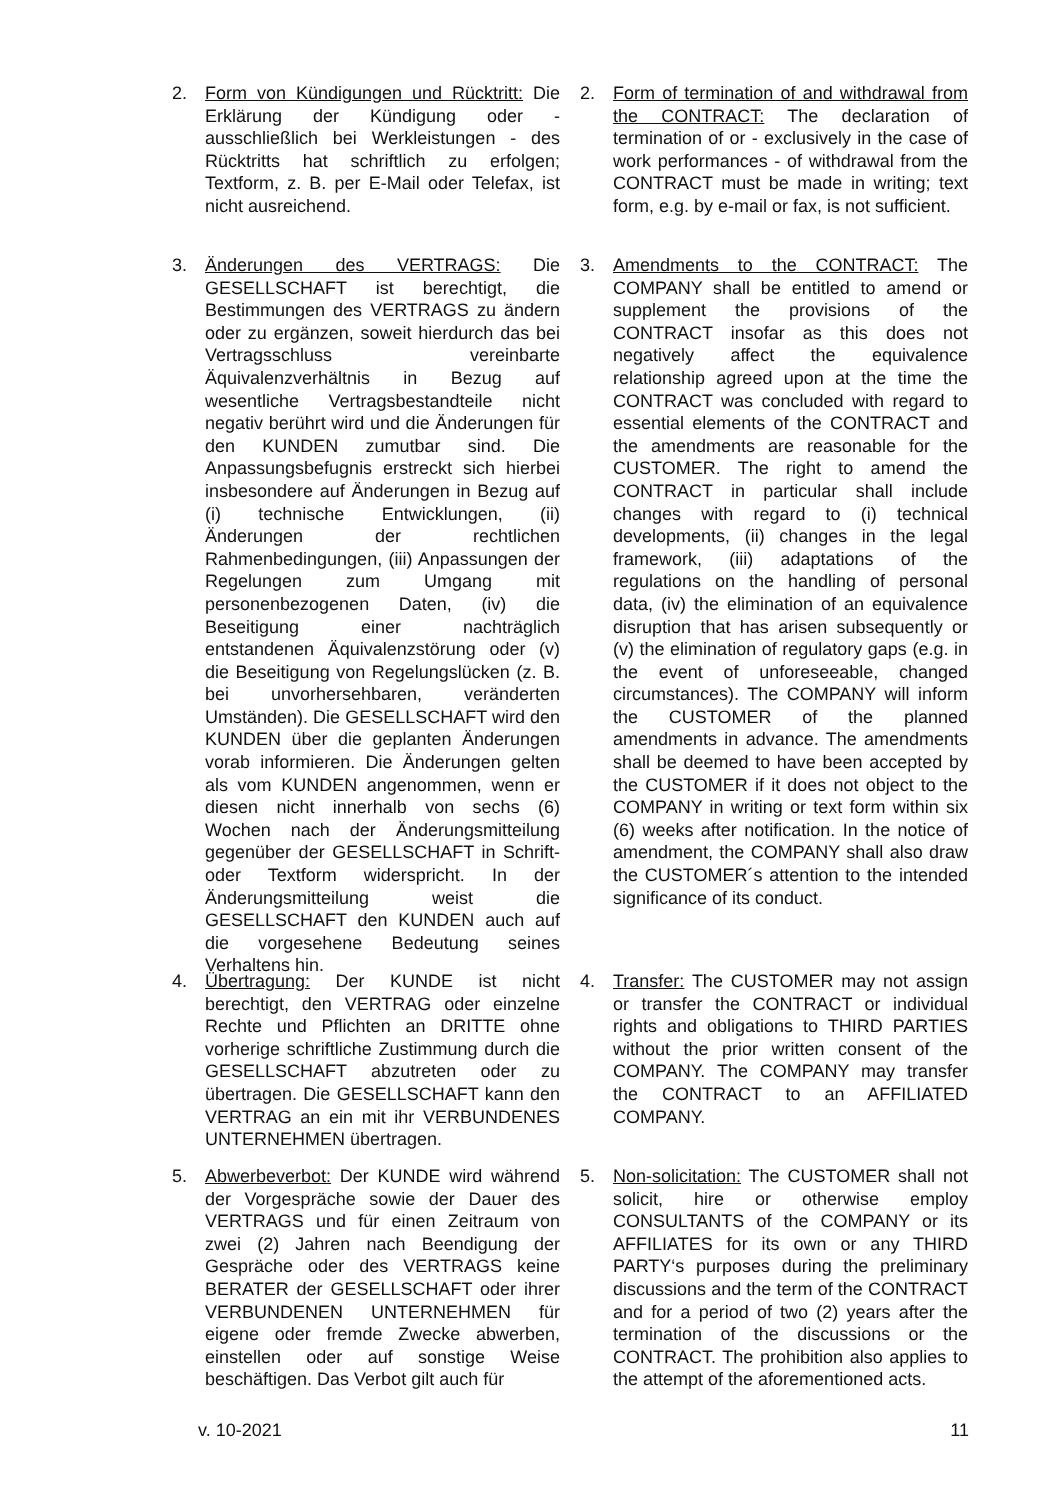2. Form von Kündigungen und Rücktritt: Die Erklärung der Kündigung oder - ausschließlich bei Werkleistungen - des Rücktritts hat schriftlich zu erfolgen; Textform, z. B. per E-Mail oder Telefax, ist nicht ausreichend.
2. Form of termination of and withdrawal from the CONTRACT: The declaration of termination of or - exclusively in the case of work performances - of withdrawal from the CONTRACT must be made in writing; text form, e.g. by e-mail or fax, is not sufficient.
3. Änderungen des VERTRAGS: Die GESELLSCHAFT ist berechtigt, die Bestimmungen des VERTRAGS zu ändern oder zu ergänzen, soweit hierdurch das bei Vertragsschluss vereinbarte Äquivalenzverhältnis in Bezug auf wesentliche Vertragsbestandteile nicht negativ berührt wird und die Änderungen für den KUNDEN zumutbar sind. Die Anpassungsbefugnis erstreckt sich hierbei insbesondere auf Änderungen in Bezug auf (i) technische Entwicklungen, (ii) Änderungen der rechtlichen Rahmenbedingungen, (iii) Anpassungen der Regelungen zum Umgang mit personenbezogenen Daten, (iv) die Beseitigung einer nachträglich entstandenen Äquivalenzstörung oder (v) die Beseitigung von Regelungslücken (z. B. bei unvorhersehbaren, veränderten Umständen). Die GESELLSCHAFT wird den KUNDEN über die geplanten Änderungen vorab informieren. Die Änderungen gelten als vom KUNDEN angenommen, wenn er diesen nicht innerhalb von sechs (6) Wochen nach der Änderungsmitteilung gegenüber der GESELLSCHAFT in Schrift- oder Textform widerspricht. In der Änderungsmitteilung weist die GESELLSCHAFT den KUNDEN auch auf die vorgesehene Bedeutung seines Verhaltens hin.
3. Amendments to the CONTRACT: The COMPANY shall be entitled to amend or supplement the provisions of the CONTRACT insofar as this does not negatively affect the equivalence relationship agreed upon at the time the CONTRACT was concluded with regard to essential elements of the CONTRACT and the amendments are reasonable for the CUSTOMER. The right to amend the CONTRACT in particular shall include changes with regard to (i) technical developments, (ii) changes in the legal framework, (iii) adaptations of the regulations on the handling of personal data, (iv) the elimination of an equivalence disruption that has arisen subsequently or (v) the elimination of regulatory gaps (e.g. in the event of unforeseeable, changed circumstances). The COMPANY will inform the CUSTOMER of the planned amendments in advance. The amendments shall be deemed to have been accepted by the CUSTOMER if it does not object to the COMPANY in writing or text form within six (6) weeks after notification. In the notice of amendment, the COMPANY shall also draw the CUSTOMER´s attention to the intended significance of its conduct.
4. Übertragung: Der KUNDE ist nicht berechtigt, den VERTRAG oder einzelne Rechte und Pflichten an DRITTE ohne vorherige schriftliche Zustimmung durch die GESELLSCHAFT abzutreten oder zu übertragen. Die GESELLSCHAFT kann den VERTRAG an ein mit ihr VERBUNDENES UNTERNEHMEN übertragen.
4. Transfer: The CUSTOMER may not assign or transfer the CONTRACT or individual rights and obligations to THIRD PARTIES without the prior written consent of the COMPANY. The COMPANY may transfer the CONTRACT to an AFFILIATED COMPANY.
5. Abwerbeverbot: Der KUNDE wird während der Vorgespräche sowie der Dauer des VERTRAGS und für einen Zeitraum von zwei (2) Jahren nach Beendigung der Gespräche oder des VERTRAGS keine BERATER der GESELLSCHAFT oder ihrer VERBUNDENEN UNTERNEHMEN für eigene oder fremde Zwecke abwerben, einstellen oder auf sonstige Weise beschäftigen. Das Verbot gilt auch für
5. Non-solicitation: The CUSTOMER shall not solicit, hire or otherwise employ CONSULTANTS of the COMPANY or its AFFILIATES for its own or any THIRD PARTY‘s purposes during the preliminary discussions and the term of the CONTRACT and for a period of two (2) years after the termination of the discussions or the CONTRACT. The prohibition also applies to the attempt of the aforementioned acts.
v. 10-2021 11